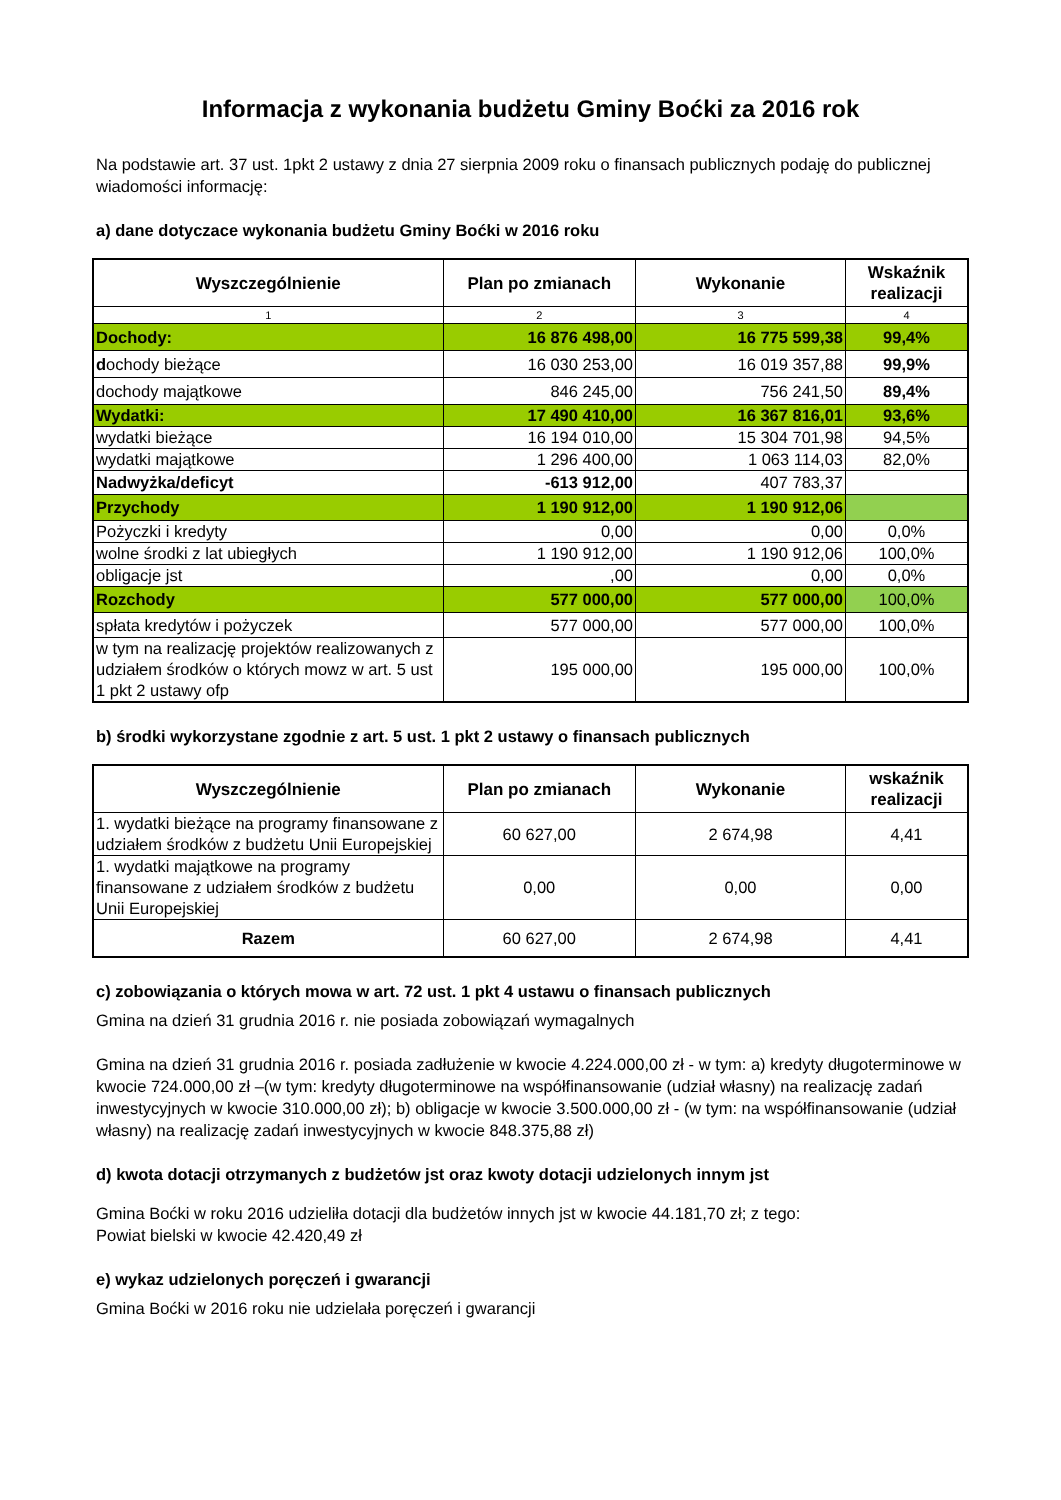Informacja z wykonania budżetu Gminy Boćki za 2016 rok
Na podstawie art. 37 ust. 1pkt 2 ustawy z dnia 27 sierpnia 2009 roku o finansach publicznych podaję do publicznej wiadomości informację:
a) dane dotyczace wykonania budżetu Gminy Boćki w 2016 roku
| Wyszczególnienie | Plan po zmianach | Wykonanie | Wskaźnik realizacji |
| --- | --- | --- | --- |
| 1 | 2 | 3 | 4 |
| Dochody: | 16 876 498,00 | 16 775 599,38 | 99,4% |
| d ochody bieżące | 16 030 253,00 | 16 019 357,88 | 99,9% |
| dochody majątkowe | 846 245,00 | 756 241,50 | 89,4% |
| Wydatki: | 17 490 410,00 | 16 367 816,01 | 93,6% |
| wydatki bieżące | 16 194 010,00 | 15 304 701,98 | 94,5% |
| wydatki majątkowe | 1 296 400,00 | 1 063 114,03 | 82,0% |
| Nadwyżka/deficyt | -613 912,00 | 407 783,37 | |
| Przychody | 1 190 912,00 | 1 190 912,06 | |
| Pożyczki i kredyty | 0,00 | 0,00 | 0,0% |
| wolne środki z lat ubiegłych | 1 190 912,00 | 1 190 912,06 | 100,0% |
| obligacje jst | ,00 | 0,00 | 0,0% |
| Rozchody | 577 000,00 | 577 000,00 | 100,0% |
| spłata kredytów i pożyczek | 577 000,00 | 577 000,00 | 100,0% |
| w tym na realizację projektów realizowanych z udziałem środków o których mowz w art. 5 ust 1 pkt 2 ustawy ofp | 195 000,00 | 195 000,00 | 100,0% |
b) środki wykorzystane zgodnie z art. 5 ust. 1 pkt 2 ustawy o finansach publicznych
| Wyszczególnienie | Plan po zmianach | Wykonanie | wskaźnik realizacji |
| --- | --- | --- | --- |
| 1. wydatki bieżące na programy finansowane z udziałem środków z budżetu Unii Europejskiej | 60 627,00 | 2 674,98 | 4,41 |
| 1. wydatki majątkowe na programy finansowane z udziałem środków z budżetu Unii Europejskiej | 0,00 | 0,00 | 0,00 |
| Razem | 60 627,00 | 2 674,98 | 4,41 |
c) zobowiązania o których mowa w art. 72 ust. 1 pkt 4 ustawu o finansach publicznych
Gmina na dzień 31 grudnia 2016 r. nie posiada zobowiązań wymagalnych
Gmina na dzień 31 grudnia 2016 r. posiada zadłużenie w kwocie 4.224.000,00 zł - w tym: a) kredyty długoterminowe w kwocie 724.000,00 zł –(w tym: kredyty długoterminowe na współfinansowanie (udział własny) na realizację zadań inwestycyjnych w kwocie 310.000,00 zł); b) obligacje w kwocie 3.500.000,00 zł - (w tym: na współfinansowanie (udział własny) na realizację zadań inwestycyjnych w kwocie 848.375,88 zł)
d) kwota dotacji otrzymanych z budżetów jst oraz kwoty dotacji udzielonych innym jst
Gmina Boćki w roku 2016 udzieliła dotacji dla budżetów innych jst w kwocie 44.181,70 zł; z tego:
Powiat bielski w kwocie 42.420,49 zł
e) wykaz udzielonych poręczeń i gwarancji
Gmina Boćki w 2016 roku nie udzielała poręczeń i gwarancji